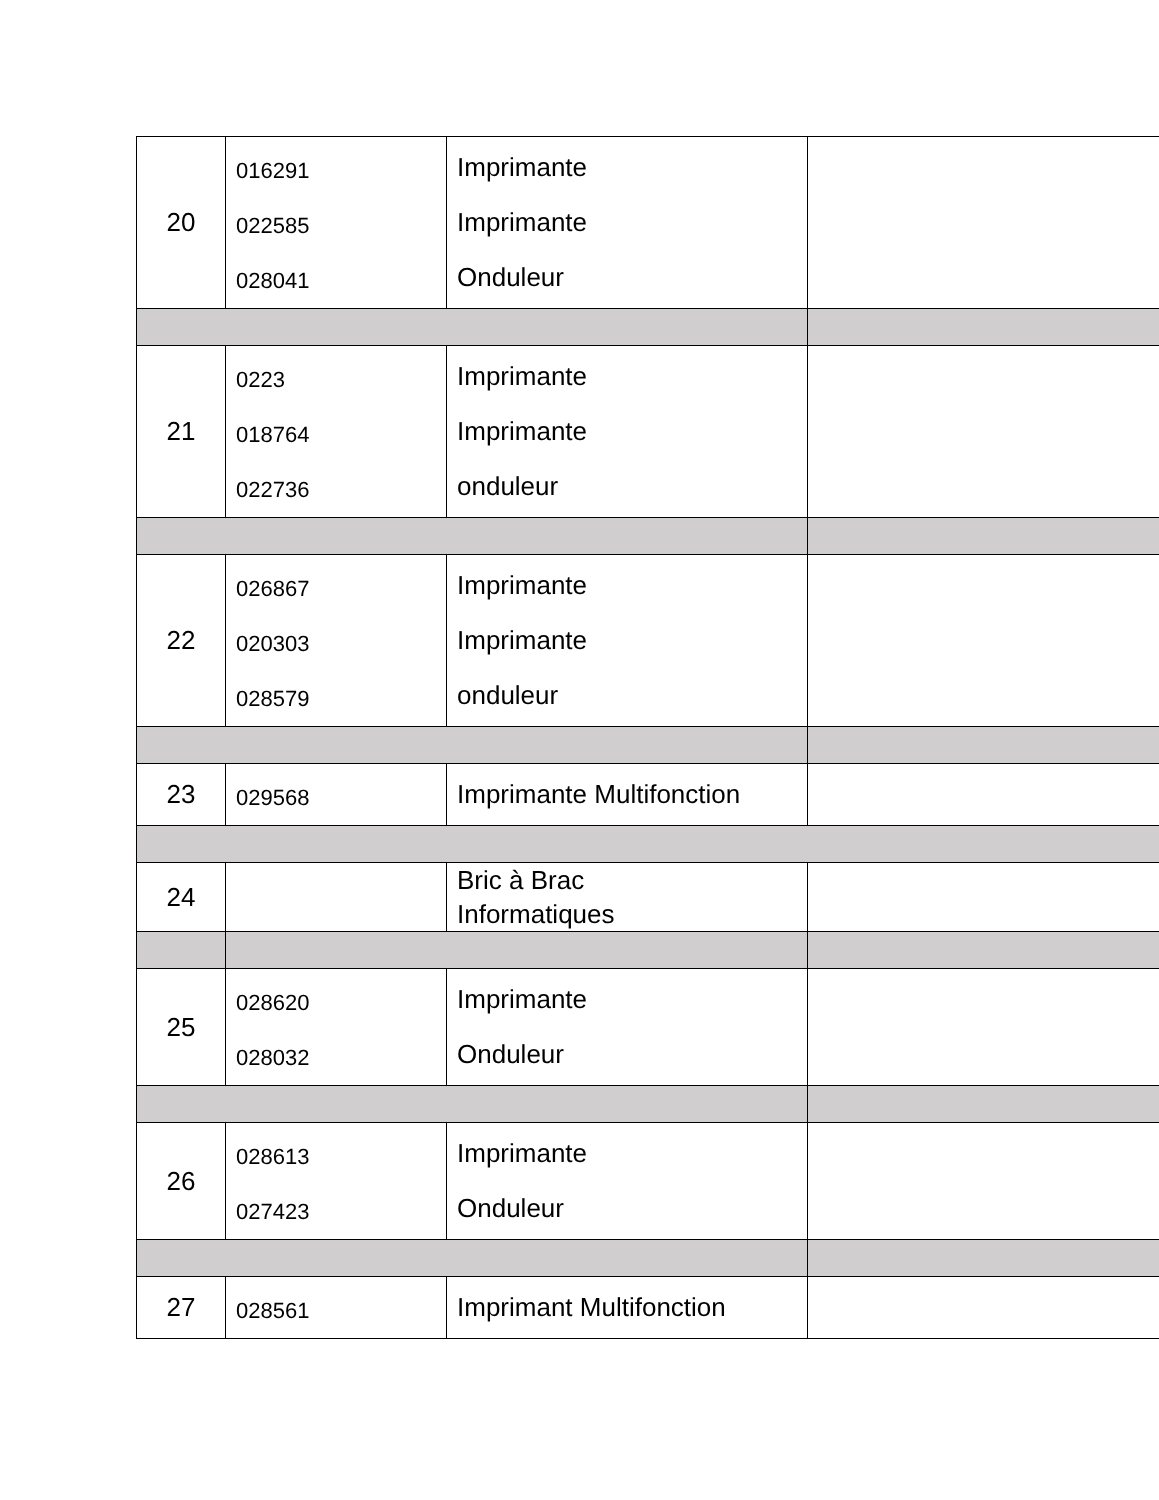| 20 | 016291 022585 028041 | Imprimante Imprimante Onduleur | |
| 21 | 0223 018764 022736 | Imprimante Imprimante onduleur | |
| 22 | 026867 020303 028579 | Imprimante Imprimante onduleur | |
| 23 | 029568 | Imprimante Multifonction | |
| 24 | | Bric à Brac Informatiques | |
| 25 | 028620 028032 | Imprimante Onduleur | |
| 26 | 028613 027423 | Imprimante Onduleur | |
| 27 | 028561 | Imprimant Multifonction | |